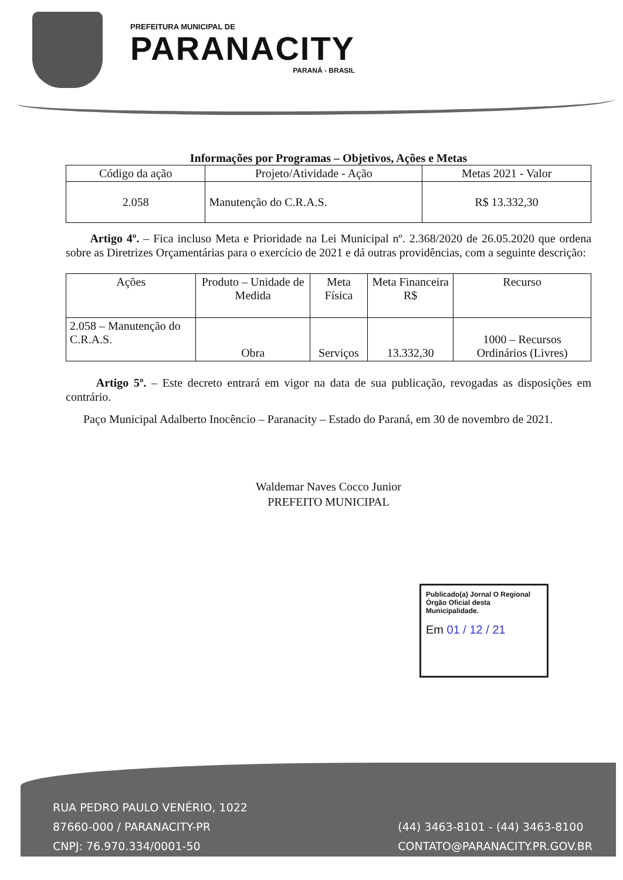PREFEITURA MUNICIPAL DE
PARANACITY
PARANÁ - BRASIL
Informações por Programas – Objetivos, Ações e Metas
| Código da ação | Projeto/Atividade - Ação | Metas 2021 - Valor |
| --- | --- | --- |
| 2.058 | Manutenção do C.R.A.S. | R$ 13.332,30 |
Artigo 4º. – Fica incluso Meta e Prioridade na Lei Municipal nº. 2.368/2020 de 26.05.2020 que ordena sobre as Diretrizes Orçamentárias para o exercício de 2021 e dá outras providências, com a seguinte descrição:
| Ações | Produto – Unidade de Medida | Meta Física | Meta Financeira R$ | Recurso |
| --- | --- | --- | --- | --- |
| 2.058 – Manutenção do C.R.A.S. | Obra | Serviços | 13.332,30 | 1000 – Recursos Ordinários (Livres) |
Artigo 5º. – Este decreto entrará em vigor na data de sua publicação, revogadas as disposições em contrário.
Paço Municipal Adalberto Inocêncio – Paranacity – Estado do Paraná, em 30 de novembro de 2021.
Waldemar Naves Cocco Junior
PREFEITO MUNICIPAL
Publicado(a) Jornal O Regional Órgão Oficial desta Municipalidade.
Em 01 / 12 / 21
RUA PEDRO PAULO VENÉRIO, 1022
87660-000 / PARANACITY-PR
CNPJ: 76.970.334/0001-50
(44) 3463-8101 - (44) 3463-8100
CONTATO@PARANACITY.PR.GOV.BR